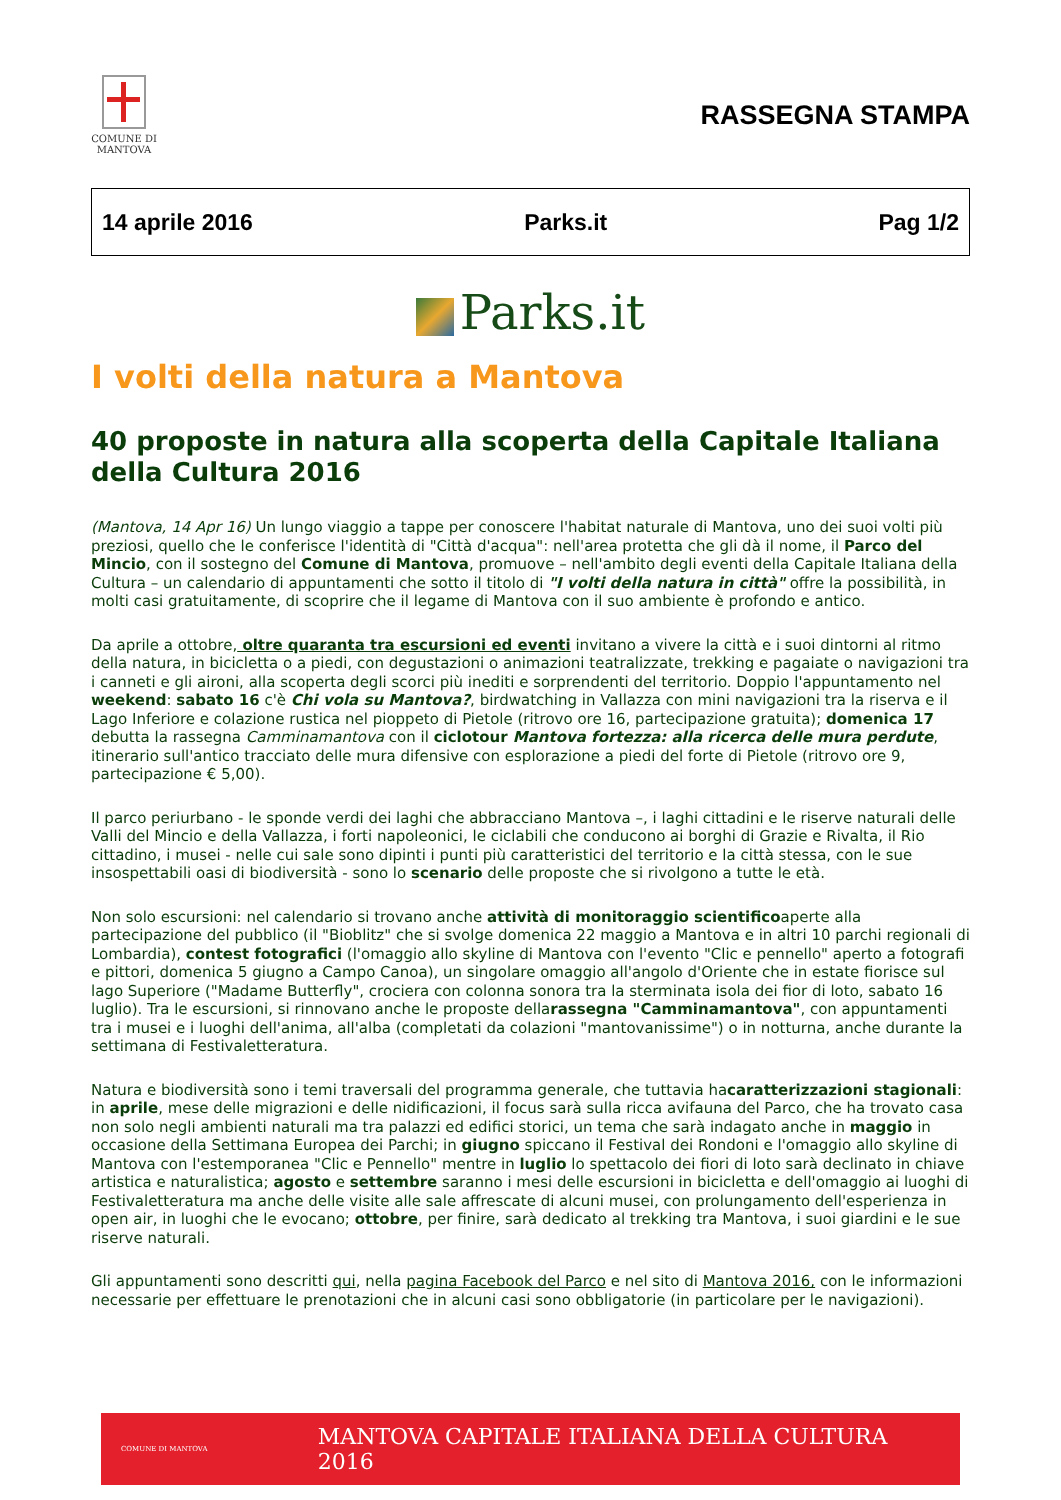COMUNE DI
MANTOVA
RASSEGNA STAMPA
14 aprile 2016 Parks.it Pag 1/2
Parks.it
I volti della natura a Mantova
40 proposte in natura alla scoperta della Capitale Italiana della Cultura 2016
(Mantova, 14 Apr 16) Un lungo viaggio a tappe per conoscere l'habitat naturale di Mantova, uno dei suoi volti più preziosi, quello che le conferisce l'identità di "Città d'acqua": nell'area protetta che gli dà il nome, il Parco del Mincio, con il sostegno del Comune di Mantova, promuove – nell'ambito degli eventi della Capitale Italiana della Cultura – un calendario di appuntamenti che sotto il titolo di "I volti della natura in città" offre la possibilità, in molti casi gratuitamente, di scoprire che il legame di Mantova con il suo ambiente è profondo e antico.
Da aprile a ottobre, oltre quaranta tra escursioni ed eventi invitano a vivere la città e i suoi dintorni al ritmo della natura, in bicicletta o a piedi, con degustazioni o animazioni teatralizzate, trekking e pagaiate o navigazioni tra i canneti e gli aironi, alla scoperta degli scorci più inediti e sorprendenti del territorio. Doppio l'appuntamento nel weekend: sabato 16 c'è Chi vola su Mantova?, birdwatching in Vallazza con mini navigazioni tra la riserva e il Lago Inferiore e colazione rustica nel pioppeto di Pietole (ritrovo ore 16, partecipazione gratuita); domenica 17 debutta la rassegna Camminamantova con il ciclotour Mantova fortezza: alla ricerca delle mura perdute, itinerario sull'antico tracciato delle mura difensive con esplorazione a piedi del forte di Pietole (ritrovo ore 9, partecipazione € 5,00).
Il parco periurbano - le sponde verdi dei laghi che abbracciano Mantova –, i laghi cittadini e le riserve naturali delle Valli del Mincio e della Vallazza, i forti napoleonici, le ciclabili che conducono ai borghi di Grazie e Rivalta, il Rio cittadino, i musei - nelle cui sale sono dipinti i punti più caratteristici del territorio e la città stessa, con le sue insospettabili oasi di biodiversità - sono lo scenario delle proposte che si rivolgono a tutte le età.
Non solo escursioni: nel calendario si trovano anche attività di monitoraggio scientificoaperte alla partecipazione del pubblico (il "Bioblitz" che si svolge domenica 22 maggio a Mantova e in altri 10 parchi regionali di Lombardia), contest fotografici (l'omaggio allo skyline di Mantova con l'evento "Clic e pennello" aperto a fotografi e pittori, domenica 5 giugno a Campo Canoa), un singolare omaggio all'angolo d'Oriente che in estate fiorisce sul lago Superiore ("Madame Butterfly", crociera con colonna sonora tra la sterminata isola dei fior di loto, sabato 16 luglio). Tra le escursioni, si rinnovano anche le proposte dellarassegna "Camminamantova", con appuntamenti tra i musei e i luoghi dell'anima, all'alba (completati da colazioni "mantovanissime") o in notturna, anche durante la settimana di Festivaletteratura.
Natura e biodiversità sono i temi traversali del programma generale, che tuttavia hacaratterizzazioni stagionali: in aprile, mese delle migrazioni e delle nidificazioni, il focus sarà sulla ricca avifauna del Parco, che ha trovato casa non solo negli ambienti naturali ma tra palazzi ed edifici storici, un tema che sarà indagato anche in maggio in occasione della Settimana Europea dei Parchi; in giugno spiccano il Festival dei Rondoni e l'omaggio allo skyline di Mantova con l'estemporanea "Clic e Pennello" mentre in luglio lo spettacolo dei fiori di loto sarà declinato in chiave artistica e naturalistica; agosto e settembre saranno i mesi delle escursioni in bicicletta e dell'omaggio ai luoghi di Festivaletteratura ma anche delle visite alle sale affrescate di alcuni musei, con prolungamento dell'esperienza in open air, in luoghi che le evocano; ottobre, per finire, sarà dedicato al trekking tra Mantova, i suoi giardini e le sue riserve naturali.
Gli appuntamenti sono descritti qui, nella pagina Facebook del Parco e nel sito di Mantova 2016, con le informazioni necessarie per effettuare le prenotazioni che in alcuni casi sono obbligatorie (in particolare per le navigazioni).
COMUNE DI MANTOVA
MANTOVA CAPITALE ITALIANA DELLA CULTURA 2016